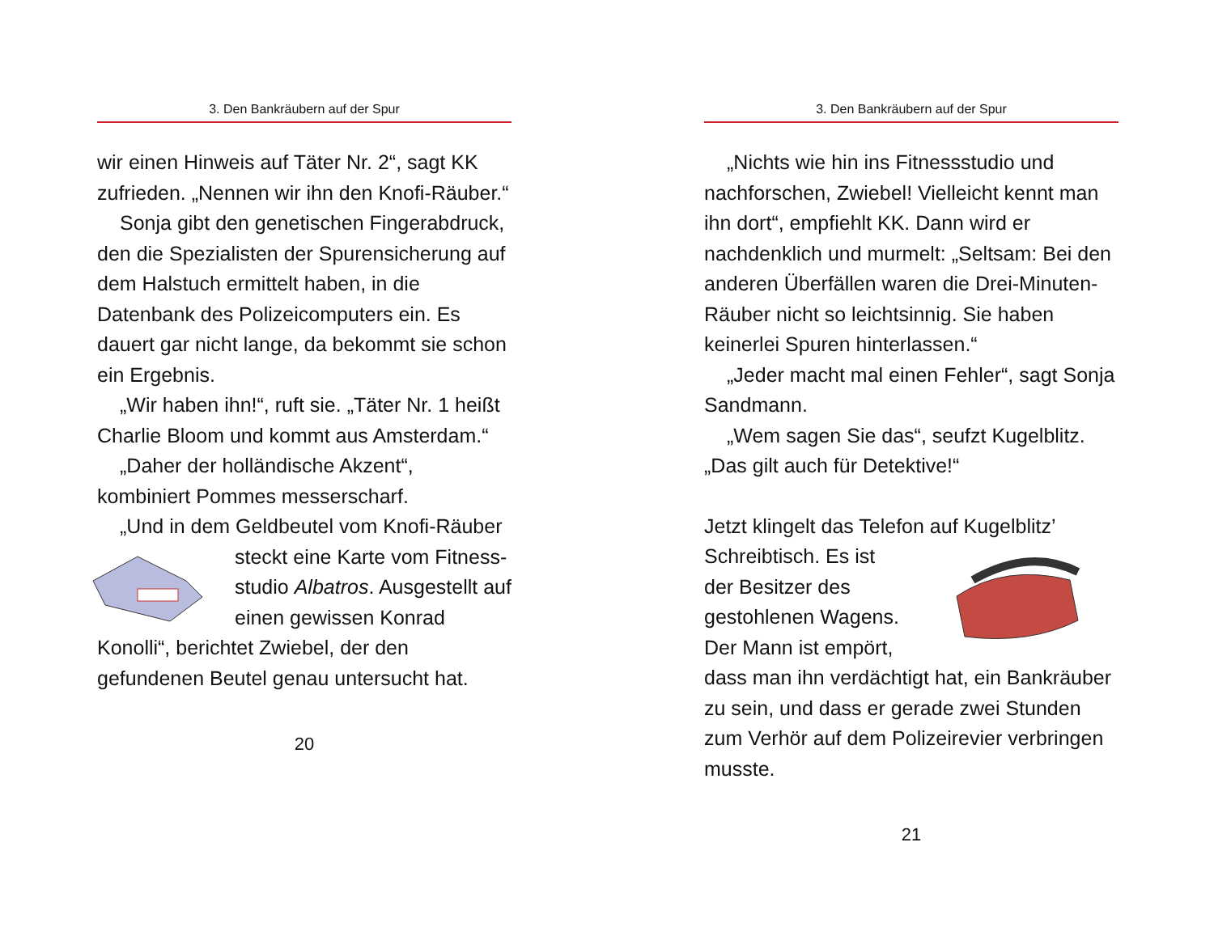3. Den Bankräubern auf der Spur
wir einen Hinweis auf Täter Nr. 2“, sagt KK zufrieden. „Nennen wir ihn den Knofi-Räuber.“
Sonja gibt den genetischen Finger­abdruck, den die Spezialisten der Spuren­sicherung auf dem Halstuch ermittelt haben, in die Datenbank des Polizei­computers ein. Es dauert gar nicht lange, da bekommt sie schon ein Ergebnis.
„Wir haben ihn!“, ruft sie. „Täter Nr. 1 heißt Charlie Bloom und kommt aus Amsterdam.“
„Daher der holländische Akzent“, kombiniert Pommes messerscharf.
„Und in dem Geldbeutel vom Knofi-Räuber steckt eine Karte vom Fitness- studio Albatros. Ausgestellt auf einen gewissen Konrad Konolli“, berichtet Zwiebel, der den gefundenen Beutel genau untersucht hat.
20
3. Den Bankräubern auf der Spur
„Nichts wie hin ins Fitnessstudio und nachforschen, Zwiebel! Vielleicht kennt man ihn dort“, empfiehlt KK. Dann wird er nachdenklich und murmelt: „Seltsam: Bei den anderen Überfällen waren die Drei-Minuten-Räuber nicht so leichtsinnig. Sie haben keinerlei Spuren hinterlassen.“
„Jeder macht mal einen Fehler“, sagt Sonja Sandmann.
„Wem sagen Sie das“, seufzt Kugelblitz. „Das gilt auch für Detektive!“
Jetzt klingelt das Telefon auf Kugelblitz’ Schreibtisch. Es ist der Besitzer des gestohlenen Wagens. Der Mann ist empört, dass man ihn verdächtigt hat, ein Bankräuber zu sein, und dass er gerade zwei Stunden zum Verhör auf dem Polizeirevier verbringen musste.
21